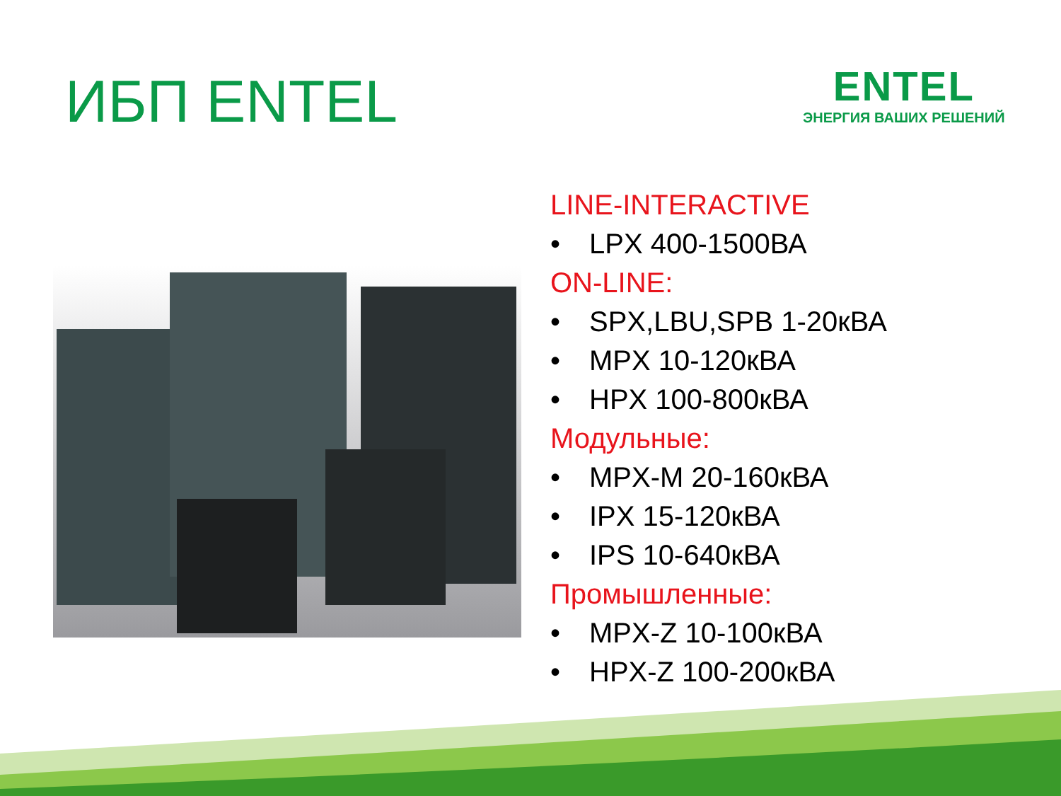ИБП ENTEL
ENTEL
ЭНЕРГИЯ ВАШИХ РЕШЕНИЙ
LINE-INTERACTIVE
• LPX 400-1500ВА
ON-LINE:
• SPX,LBU,SPB 1-20кВА
• MPX 10-120кВА
• HPX 100-800кВА
Модульные:
• MPX-M 20-160кВА
• IPX 15-120кВА
• IPS 10-640кВА
Промышленные:
• MPX-Z 10-100кВА
• HPX-Z 100-200кВА